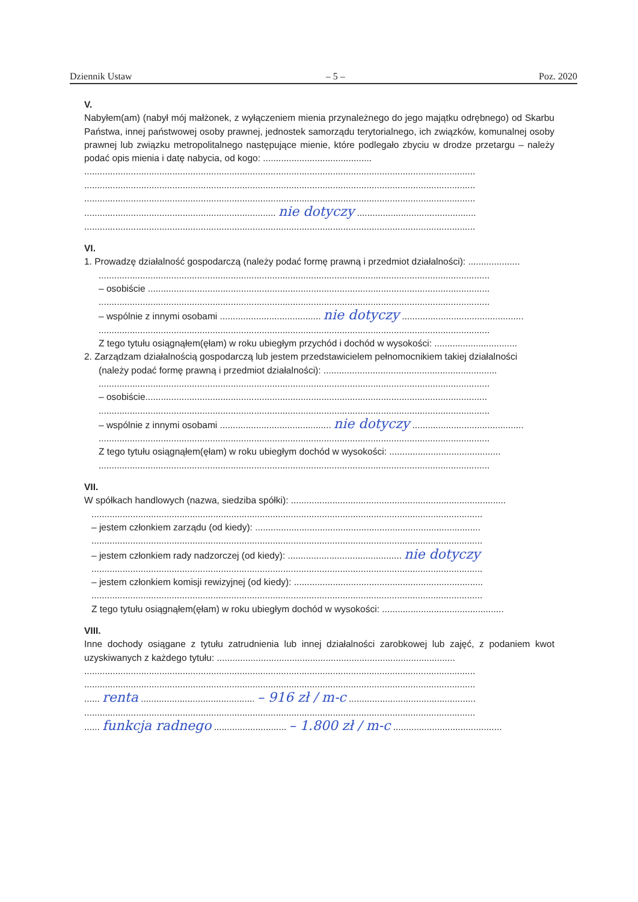Dziennik Ustaw – 5 – Poz. 2020
V.
Nabyłem(am) (nabył mój małżonek, z wyłączeniem mienia przynależnego do jego majątku odrębnego) od Skarbu Państwa, innej państwowej osoby prawnej, jednostek samorządu terytorialnego, ich związków, komunalnej osoby prawnej lub związku metropolitalnego następujące mienie, które podlegało zbyciu w drodze przetargu – należy podać opis mienia i datę nabycia, od kogo: ..........................................
.......................................................................................................................................................
.......................................................................................................................................................
.......................................................................................................................................................
.......................................................................... nie dotyczy ..............................................
.......................................................................................................................................................
VI.
1. Prowadzę działalność gospodarczą (należy podać formę prawną i przedmiot działalności): ....................
.......................................................................................................................................................
– osobiście ....................................................................................................................................
.......................................................................................................................................................
– wspólnie z innymi osobami ....................................... nie dotyczy ...............................................
.......................................................................................................................................................
Z tego tytułu osiągnąłem(ęłam) w roku ubiegłym przychód i dochód w wysokości: ................................
2. Zarządzam działalnością gospodarczą lub jestem przedstawicielem pełnomocnikiem takiej działalności
(należy podać formę prawną i przedmiot działalności): ...................................................................
.......................................................................................................................................................
– osobiście....................................................................................................................................
.......................................................................................................................................................
– wspólnie z innymi osobami ........................................... nie dotyczy ...........................................
.......................................................................................................................................................
Z tego tytułu osiągnąłem(ęłam) w roku ubiegłym dochód w wysokości: ...........................................
.......................................................................................................................................................
VII.
W spółkach handlowych (nazwa, siedziba spółki): ...................................................................................
.......................................................................................................................................................
– jestem członkiem zarządu (od kiedy): .......................................................................................
.......................................................................................................................................................
– jestem członkiem rady nadzorczej (od kiedy): ............................................ nie dotyczy
.......................................................................................................................................................
– jestem członkiem komisji rewizyjnej (od kiedy): .........................................................................
.......................................................................................................................................................
Z tego tytułu osiągnąłem(ęłam) w roku ubiegłym dochód w wysokości: ...............................................
VIII.
Inne dochody osiągane z tytułu zatrudnienia lub innej działalności zarobkowej lub zajęć, z podaniem kwot uzyskiwanych z każdego tytułu: ............................................................................................
.......................................................................................................................................................
.......................................................................................................................................................
...... renta ............................................ – 916 zł / m-c .................................................
.......................................................................................................................................................
...... funkcja radnego ............................ – 1.800 zł / m-c ..........................................